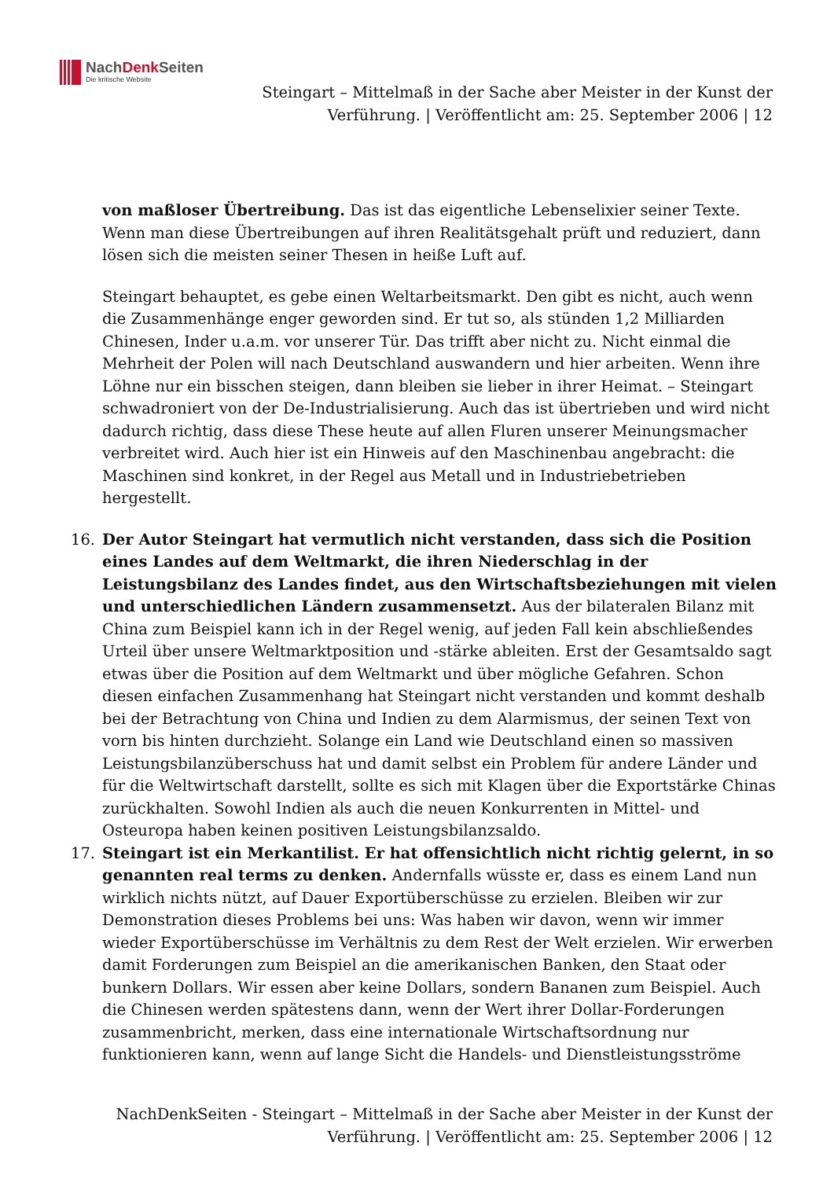NachDenk Seiten
Die kritische Website
Steingart – Mittelmaß in der Sache aber Meister in der Kunst der Verführung. | Veröffentlicht am: 25. September 2006 | 12
von maßloser Übertreibung. Das ist das eigentliche Lebenselixier seiner Texte. Wenn man diese Übertreibungen auf ihren Realitätsgehalt prüft und reduziert, dann lösen sich die meisten seiner Thesen in heiße Luft auf.
Steingart behauptet, es gebe einen Weltarbeitsmarkt. Den gibt es nicht, auch wenn die Zusammenhänge enger geworden sind. Er tut so, als stünden 1,2 Milliarden Chinesen, Inder u.a.m. vor unserer Tür. Das trifft aber nicht zu. Nicht einmal die Mehrheit der Polen will nach Deutschland auswandern und hier arbeiten. Wenn ihre Löhne nur ein bisschen steigen, dann bleiben sie lieber in ihrer Heimat. – Steingart schwadroniert von der De-Industrialisierung. Auch das ist übertrieben und wird nicht dadurch richtig, dass diese These heute auf allen Fluren unserer Meinungsmacher verbreitet wird. Auch hier ist ein Hinweis auf den Maschinenbau angebracht: die Maschinen sind konkret, in der Regel aus Metall und in Industriebetrieben hergestellt.
16. Der Autor Steingart hat vermutlich nicht verstanden, dass sich die Position eines Landes auf dem Weltmarkt, die ihren Niederschlag in der Leistungsbilanz des Landes findet, aus den Wirtschaftsbeziehungen mit vielen und unterschiedlichen Ländern zusammensetzt. Aus der bilateralen Bilanz mit China zum Beispiel kann ich in der Regel wenig, auf jeden Fall kein abschließendes Urteil über unsere Weltmarktposition und -stärke ableiten. Erst der Gesamtsaldo sagt etwas über die Position auf dem Weltmarkt und über mögliche Gefahren. Schon diesen einfachen Zusammenhang hat Steingart nicht verstanden und kommt deshalb bei der Betrachtung von China und Indien zu dem Alarmismus, der seinen Text von vorn bis hinten durchzieht. Solange ein Land wie Deutschland einen so massiven Leistungsbilanzüberschuss hat und damit selbst ein Problem für andere Länder und für die Weltwirtschaft darstellt, sollte es sich mit Klagen über die Exportstärke Chinas zurückhalten. Sowohl Indien als auch die neuen Konkurrenten in Mittel- und Osteuropa haben keinen positiven Leistungsbilanzsaldo.
17. Steingart ist ein Merkantilist. Er hat offensichtlich nicht richtig gelernt, in so genannten real terms zu denken. Andernfalls wüsste er, dass es einem Land nun wirklich nichts nützt, auf Dauer Exportüberschüsse zu erzielen. Bleiben wir zur Demonstration dieses Problems bei uns: Was haben wir davon, wenn wir immer wieder Exportüberschüsse im Verhältnis zu dem Rest der Welt erzielen. Wir erwerben damit Forderungen zum Beispiel an die amerikanischen Banken, den Staat oder bunkern Dollars. Wir essen aber keine Dollars, sondern Bananen zum Beispiel. Auch die Chinesen werden spätestens dann, wenn der Wert ihrer Dollar-Forderungen zusammenbricht, merken, dass eine internationale Wirtschaftsordnung nur funktionieren kann, wenn auf lange Sicht die Handels- und Dienstleistungsströme
NachDenkSeiten - Steingart – Mittelmaß in der Sache aber Meister in der Kunst der Verführung. | Veröffentlicht am: 25. September 2006 | 12